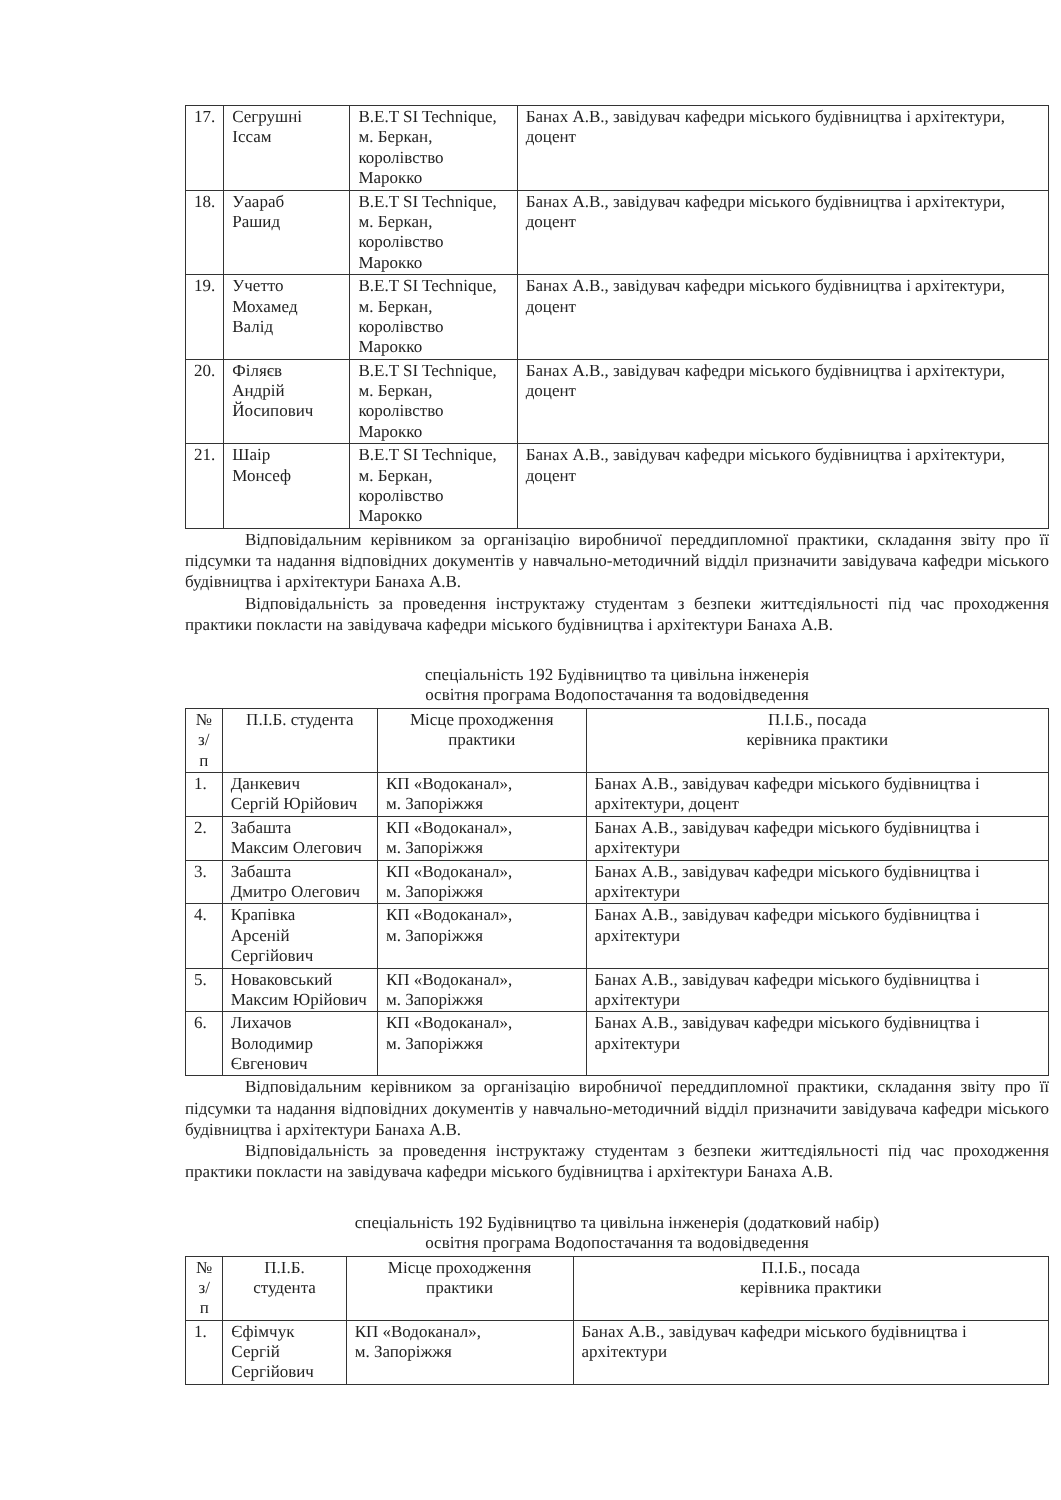| 17. | Сегрушні Іссам | B.E.T SI Technique, м. Беркан, королівство Марокко | Банах А.В., завідувач кафедри міського будівництва і архітектури, доцент |
| 18. | Уаараб Рашид | B.E.T SI Technique, м. Беркан, королівство Марокко | Банах А.В., завідувач кафедри міського будівництва і архітектури, доцент |
| 19. | Учетто Мохамед Валід | B.E.T SI Technique, м. Беркан, королівство Марокко | Банах А.В., завідувач кафедри міського будівництва і архітектури, доцент |
| 20. | Філяєв Андрій Йосипович | B.E.T SI Technique, м. Беркан, королівство Марокко | Банах А.В., завідувач кафедри міського будівництва і архітектури, доцент |
| 21. | Шаір Монсеф | B.E.T SI Technique, м. Беркан, королівство Марокко | Банах А.В., завідувач кафедри міського будівництва і архітектури, доцент |
Відповідальним керівником за організацію виробничої переддипломної практики, складання звіту про її підсумки та надання відповідних документів у навчально-методичний відділ призначити завідувача кафедри міського будівництва і архітектури Банаха А.В.
Відповідальність за проведення інструктажу студентам з безпеки життєдіяльності під час проходження практики покласти на завідувача кафедри міського будівництва і архітектури Банаха А.В.
спеціальність 192 Будівництво та цивільна інженерія
освітня програма Водопостачання та водовідведення
| № з/п | П.І.Б. студента | Місце проходження практики | П.І.Б., посада керівника практики |
| --- | --- | --- | --- |
| 1. | Данкевич Сергій Юрійович | КП «Водоканал», м. Запоріжжя | Банах А.В., завідувач кафедри міського будівництва і архітектури, доцент |
| 2. | Забашта Максим Олегович | КП «Водоканал», м. Запоріжжя | Банах А.В., завідувач кафедри міського будівництва і архітектури |
| 3. | Забашта Дмитро Олегович | КП «Водоканал», м. Запоріжжя | Банах А.В., завідувач кафедри міського будівництва і архітектури |
| 4. | Крапівка Арсеній Сергійович | КП «Водоканал», м. Запоріжжя | Банах А.В., завідувач кафедри міського будівництва і архітектури |
| 5. | Новаковський Максим Юрійович | КП «Водоканал», м. Запоріжжя | Банах А.В., завідувач кафедри міського будівництва і архітектури |
| 6. | Лихачов Володимир Євгенович | КП «Водоканал», м. Запоріжжя | Банах А.В., завідувач кафедри міського будівництва і архітектури |
Відповідальним керівником за організацію виробничої переддипломної практики, складання звіту про її підсумки та надання відповідних документів у навчально-методичний відділ призначити завідувача кафедри міського будівництва і архітектури Банаха А.В.
Відповідальність за проведення інструктажу студентам з безпеки життєдіяльності під час проходження практики покласти на завідувача кафедри міського будівництва і архітектури Банаха А.В.
спеціальність 192 Будівництво та цивільна інженерія (додатковий набір)
освітня програма Водопостачання та водовідведення
| № з/п | П.І.Б. студента | Місце проходження практики | П.І.Б., посада керівника практики |
| --- | --- | --- | --- |
| 1. | Єфімчук Сергій Сергійович | КП «Водоканал», м. Запоріжжя | Банах А.В., завідувач кафедри міського будівництва і архітектури |